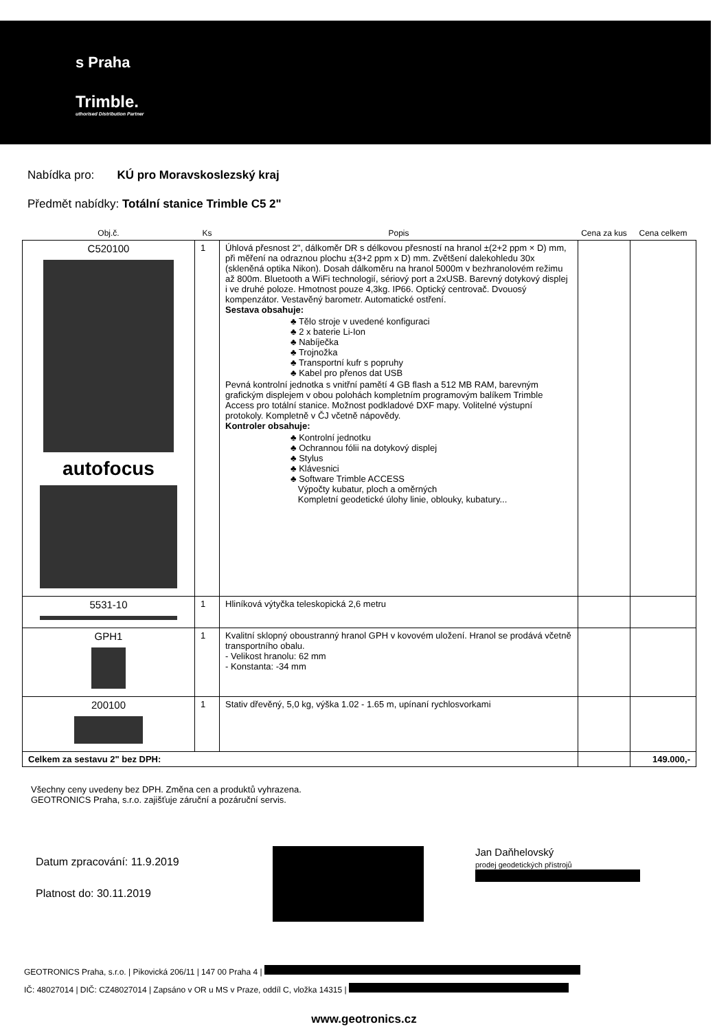s Praha
Trimble.
uthorised Distribution Partner
Nabídka pro: KÚ pro Moravskoslezský kraj
Předmět nabídky: Totální stanice Trimble C5 2"
| Obj.č. | Ks | Popis | Cena za kus | Cena celkem |
| --- | --- | --- | --- | --- |
| C520100 autofocus | 1 | Úhlová přesnost 2", dálkoměr DR s délkovou přesností na hranol ±(2+2 ppm × D) mm, při měření na odraznou plochu ±(3+2 ppm x D) mm. Zvětšení dalekohledu 30x (skleněná optika Nikon). Dosah dálkoměru na hranol 5000m v bezhranolovém režimu až 800m. Bluetooth a WiFi technologií, sériový port a 2xUSB. Barevný dotykový displej i ve druhé poloze. Hmotnost pouze 4,3kg. IP66. Optický centrovač. Dvouosý kompenzátor. Vestavěný barometr. Automatické ostření. Sestava obsahuje: ♣ Tělo stroje v uvedené konfiguraci ♣ 2 x baterie Li-Ion ♣ Nabíječka ♣ Trojnožka ♣ Transportní kufr s popruhy ♣ Kabel pro přenos dat USB Pevná kontrolní jednotka s vnitřní pamětí 4 GB flash a 512 MB RAM, barevným grafickým displejem v obou polohách kompletním programovým balíkem Trimble Access pro totální stanice. Možnost podkladové DXF mapy. Volitelné výstupní protokoly. Kompletně v ČJ včetně nápovědy. Kontroler obsahuje: ♣ Kontrolní jednotku ♣ Ochrannou fólii na dotykový displej ♣ Stylus ♣ Klávesnici ♣ Software Trimble ACCESS Výpočty kubatur, ploch a oměrných Kompletní geodetické úlohy linie, oblouky, kubatury... | | |
| 5531-10 | 1 | Hliníková výtyčka teleskopická 2,6 metru | | |
| GPH1 | 1 | Kvalitní sklopný oboustranný hranol GPH v kovovém uložení. Hranol se prodává včetně transportního obalu. - Velikost hranolu: 62 mm - Konstanta: -34 mm | | |
| 200100 | 1 | Stativ dřevěný, 5,0 kg, výška 1.02 - 1.65 m, upínaní rychlosvorkami | | |
| Celkem za sestavu 2" bez DPH: | | | | 149.000,- |
Všechny ceny uvedeny bez DPH. Změna cen a produktů vyhrazena.
GEOTRONICS Praha, s.r.o. zajišťuje záruční a pozáruční servis.
Datum zpracování: 11.9.2019
Platnost do: 30.11.2019
Jan Daňhelovský
prodej geodetických přístrojů
GEOTRONICS Praha, s.r.o. | Pikovická 206/11 | 147 00 Praha 4 |
IČ: 48027014 | DIČ: CZ48027014 | Zapsáno v OR u MS v Praze, oddíl C, vložka 14315 |
www.geotronics.cz